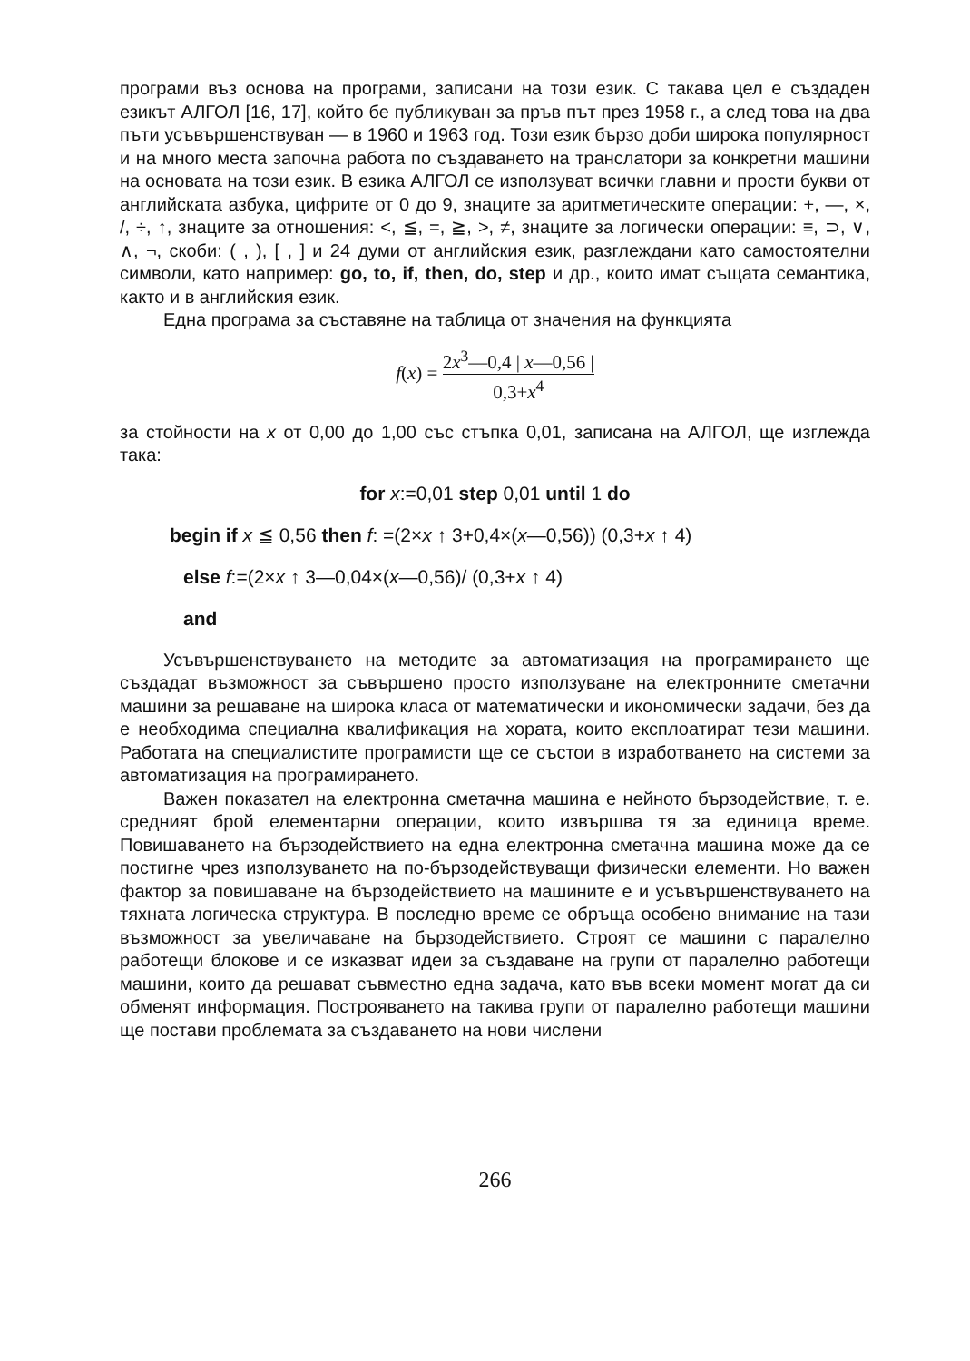програми въз основа на програми, записани на този език. С такава цел е създаден езикът АЛГОЛ [16, 17], който бе публикуван за пръв път през 1958 г., а след това на два пъти усъвършенствуван — в 1960 и 1963 год. Този език бързо доби широка популярност и на много места започна работа по създаването на транслатори за конкретни машини на основата на този език. В езика АЛГОЛ се използуват всички главни и прости букви от английската азбука, цифрите от 0 до 9, знаците за аритметическите операции: +, —, ×, /, ÷, ↑, знаците за отношения: <, ≦, =, ≧, >, ≠, знаците за логически операции: ≡, ⊃, ∨, ∧, ¬, скоби: ( , ), [ , ] и 24 думи от английския език, разглеждани като самостоятелни символи, като например: go, to, if, then, do, step и др., които имат същата семантика, както и в английския език.
Една програма за съставяне на таблица от значения на функцията
f(x) = 2x<sup>3</sup>—0,4 | x—0,56 | 0,3+x<sup>4</sup>
за стойности на x от 0,00 до 1,00 със стъпка 0,01, записана на АЛГОЛ, ще изглежда така:
for x:=0,01 step 0,01 until 1 do
begin if x ≦ 0,56 then f: =(2×x ↑ 3+0,4×(x—0,56)) (0,3+x ↑ 4)
else f:=(2×x ↑ 3—0,04×(x—0,56)/ (0,3+x ↑ 4)
and
Усъвършенствуването на методите за автоматизация на програмирането ще създадат възможност за съвършено просто използуване на електронните сметачни машини за решаване на широка класа от математически и икономически задачи, без да е необходима специална квалификация на хората, които експлоатират тези машини. Работата на специалистите програмисти ще се състои в изработването на системи за автоматизация на програмирането.
Важен показател на електронна сметачна машина е нейното бързодействие, т. е. средният брой елементарни операции, които извършва тя за единица време. Повишаването на бързодействието на една електронна сметачна машина може да се постигне чрез използуването на по-бързодействуващи физически елементи. Но важен фактор за повишаване на бързодействието на машините е и усъвършенствуването на тяхната логическа структура. В последно време се обръща особено внимание на тази възможност за увеличаване на бързодействието. Строят се машини с паралелно работещи блокове и се изказват идеи за създаване на групи от паралелно работещи машини, които да решават съвместно една задача, като във всеки момент могат да си обменят информация. Построяването на такива групи от паралелно работещи машини ще постави проблемата за създаването на нови числени
266